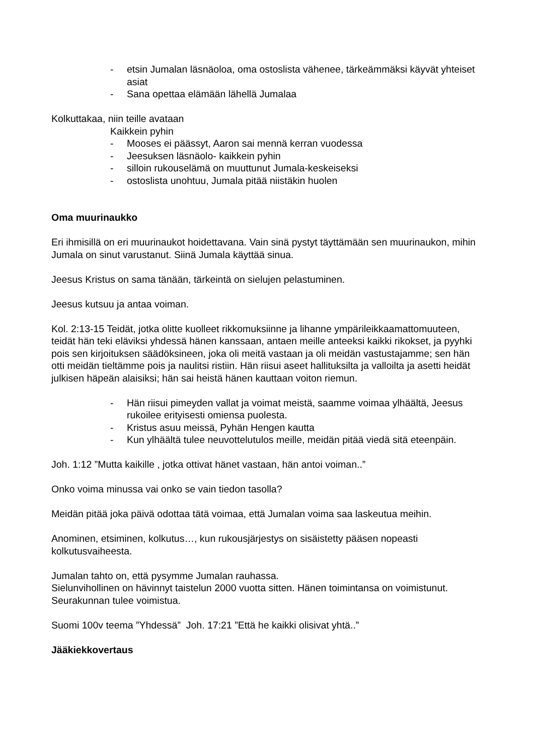- etsin Jumalan läsnäoloa, oma ostoslista vähenee, tärkeämmäksi käyvät yhteiset asiat
- Sana opettaa elämään lähellä Jumalaa
Kolkuttakaa, niin teille avataan
Kaikkein pyhin
- Mooses ei päässyt, Aaron sai mennä kerran vuodessa
- Jeesuksen läsnäolo- kaikkein pyhin
- silloin rukouselämä on muuttunut Jumala-keskeiseksi
- ostoslista unohtuu, Jumala pitää niistäkin huolen
Oma muurinaukko
Eri ihmisillä on eri muurinaukot hoidettavana. Vain sinä pystyt täyttämään sen muurinaukon, mihin Jumala on sinut varustanut. Siinä Jumala käyttää sinua.
Jeesus Kristus on sama tänään, tärkeintä on sielujen pelastuminen.
Jeesus kutsuu ja antaa voiman.
Kol. 2:13-15 Teidät, jotka olitte kuolleet rikkomuksiinne ja lihanne ympärileikkaamattomuuteen, teidät hän teki eläviksi yhdessä hänen kanssaan, antaen meille anteeksi kaikki rikokset, ja pyyhki pois sen kirjoituksen säädöksineen, joka oli meitä vastaan ja oli meidän vastustajamme; sen hän otti meidän tieltämme pois ja naulitsi ristiin. Hän riisui aseet hallituksilta ja valloilta ja asetti heidät julkisen häpeän alaisiksi; hän sai heistä hänen kauttaan voiton riemun.
- Hän riisui pimeyden vallat ja voimat meistä, saamme voimaa ylhäältä, Jeesus rukoilee erityisesti omiensa puolesta.
- Kristus asuu meissä, Pyhän Hengen kautta
- Kun ylhäältä tulee neuvottelutulos meille, meidän pitää viedä sitä eteenpäin.
Joh. 1:12 ”Mutta kaikille , jotka ottivat hänet vastaan, hän antoi voiman..”
Onko voima minussa vai onko se vain tiedon tasolla?
Meidän pitää joka päivä odottaa tätä voimaa, että Jumalan voima saa laskeutua meihin.
Anominen, etsiminen, kolkutus…, kun rukousjärjestys on sisäistetty pääsen nopeasti kolkutusvaiheesta.
Jumalan tahto on, että pysymme Jumalan rauhassa.
Sielunvihollinen on hävinnyt taistelun 2000 vuotta sitten. Hänen toimintansa on voimistunut. Seurakunnan tulee voimistua.
Suomi 100v teema ”Yhdessä” Joh. 17:21 ”Että he kaikki olisivat yhtä..”
Jääkiekkovertaus